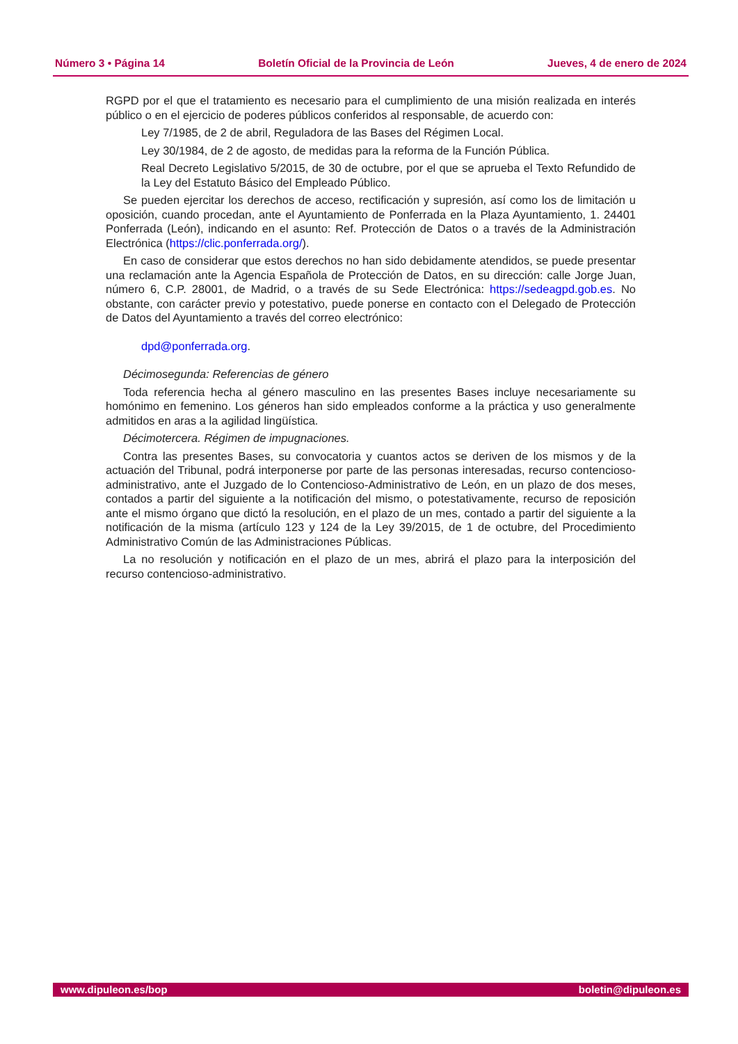Número 3 • Página 14 Boletín Oficial de la Provincia de León Jueves, 4 de enero de 2024
RGPD por el que el tratamiento es necesario para el cumplimiento de una misión realizada en interés público o en el ejercicio de poderes públicos conferidos al responsable, de acuerdo con:
Ley 7/1985, de 2 de abril, Reguladora de las Bases del Régimen Local.
Ley 30/1984, de 2 de agosto, de medidas para la reforma de la Función Pública.
Real Decreto Legislativo 5/2015, de 30 de octubre, por el que se aprueba el Texto Refundido de la Ley del Estatuto Básico del Empleado Público.
Se pueden ejercitar los derechos de acceso, rectificación y supresión, así como los de limitación u oposición, cuando procedan, ante el Ayuntamiento de Ponferrada en la Plaza Ayuntamiento, 1. 24401 Ponferrada (León), indicando en el asunto: Ref. Protección de Datos o a través de la Administración Electrónica (https://clic.ponferrada.org/).
En caso de considerar que estos derechos no han sido debidamente atendidos, se puede presentar una reclamación ante la Agencia Española de Protección de Datos, en su dirección: calle Jorge Juan, número 6, C.P. 28001, de Madrid, o a través de su Sede Electrónica: https://sedeagpd.gob.es. No obstante, con carácter previo y potestativo, puede ponerse en contacto con el Delegado de Protección de Datos del Ayuntamiento a través del correo electrónico:
dpd@ponferrada.org.
Décimosegunda: Referencias de género
Toda referencia hecha al género masculino en las presentes Bases incluye necesariamente su homónimo en femenino. Los géneros han sido empleados conforme a la práctica y uso generalmente admitidos en aras a la agilidad lingüística.
Décimotercera. Régimen de impugnaciones.
Contra las presentes Bases, su convocatoria y cuantos actos se deriven de los mismos y de la actuación del Tribunal, podrá interponerse por parte de las personas interesadas, recurso contencioso-administrativo, ante el Juzgado de lo Contencioso-Administrativo de León, en un plazo de dos meses, contados a partir del siguiente a la notificación del mismo, o potestativamente, recurso de reposición ante el mismo órgano que dictó la resolución, en el plazo de un mes, contado a partir del siguiente a la notificación de la misma (artículo 123 y 124 de la Ley 39/2015, de 1 de octubre, del Procedimiento Administrativo Común de las Administraciones Públicas.
La no resolución y notificación en el plazo de un mes, abrirá el plazo para la interposición del recurso contencioso-administrativo.
www.dipuleon.es/bop boletin@dipuleon.es